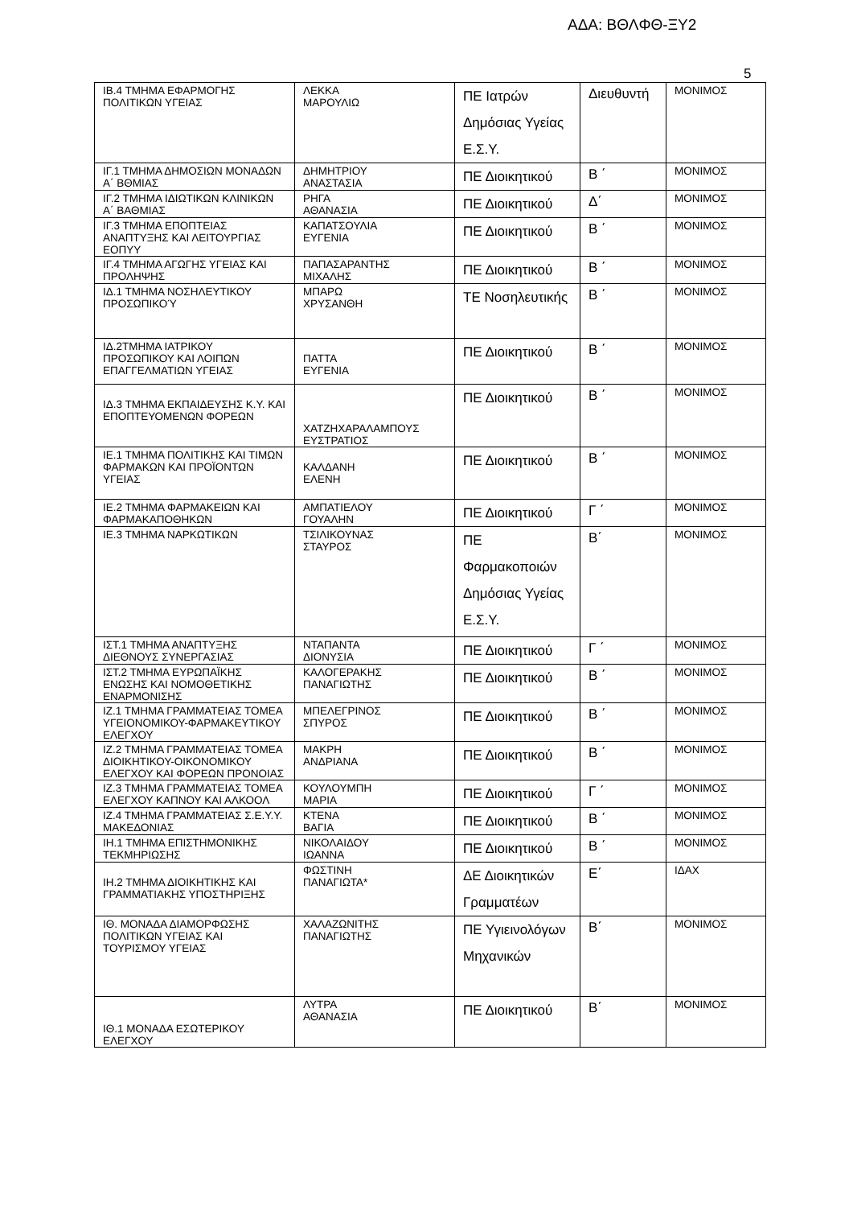ΑΔΑ: ΒΘΛΦΘ-ΞΥ2
5
| ΙΒ.4 ΤΜΗΜΑ ΕΦΑΡΜΟΓΗΣ ΠΟΛΙΤΙΚΩΝ ΥΓΕΙΑΣ | ΛΕΚΚΑ ΜΑΡΟΥΛΙΩ | ΠΕ Ιατρών Δημόσιας Υγείας Ε.Σ.Υ. | Διευθυντή | ΜΟΝΙΜΟΣ |
| ΙΓ.1 ΤΜΗΜΑ ΔΗΜΟΣΙΩΝ ΜΟΝΑΔΩΝ Α΄ ΒΘΜΙΑΣ | ΔΗΜΗΤΡΙΟΥ ΑΝΑΣΤΑΣΙΑ | ΠΕ Διοικητικού | Β ΄ | ΜΟΝΙΜΟΣ |
| ΙΓ.2 ΤΜΗΜΑ ΙΔΙΩΤΙΚΩΝ ΚΛΙΝΙΚΩΝ Α΄ ΒΑΘΜΙΑΣ | ΡΗΓΑ ΑΘΑΝΑΣΙΑ | ΠΕ Διοικητικού | Δ΄ | ΜΟΝΙΜΟΣ |
| ΙΓ.3 ΤΜΗΜΑ ΕΠΟΠΤΕΙΑΣ ΑΝΑΠΤΥΞΗΣ ΚΑΙ ΛΕΙΤΟΥΡΓΙΑΣ ΕΟΠΥΥ | ΚΑΠΑΤΣΟΥΛΙΑ ΕΥΓΕΝΙΑ | ΠΕ Διοικητικού | Β ΄ | ΜΟΝΙΜΟΣ |
| ΙΓ.4 ΤΜΗΜΑ ΑΓΩΓΗΣ ΥΓΕΙΑΣ ΚΑΙ ΠΡΟΛΗΨΗΣ | ΠΑΠΑΣΑΡΑΝΤΗΣ ΜΙΧΑΛΗΣ | ΠΕ Διοικητικού | Β ΄ | ΜΟΝΙΜΟΣ |
| ΙΔ.1 ΤΜΗΜΑ ΝΟΣΗΛΕΥΤΙΚΟΥ ΠΡΟΣΩΠΙΚΟΎ | ΜΠΑΡΩ ΧΡΥΣΑΝΘΗ | ΤΕ Νοσηλευτικής | Β ΄ | ΜΟΝΙΜΟΣ |
| ΙΔ.2ΤΜΗΜΑ ΙΑΤΡΙΚΟΥ ΠΡΟΣΩΠΙΚΟΥ ΚΑΙ ΛΟΙΠΩΝ ΕΠΑΓΓΕΛΜΑΤΙΩΝ ΥΓΕΙΑΣ | ΠΑΤΤΑ ΕΥΓΕΝΙΑ | ΠΕ Διοικητικού | Β ΄ | ΜΟΝΙΜΟΣ |
| ΙΔ.3 ΤΜΗΜΑ ΕΚΠΑΙΔΕΥΣΗΣ Κ.Υ. ΚΑΙ ΕΠΟΠΤΕΥΟΜΕΝΩΝ ΦΟΡΕΩΝ | ΧΑΤΖΗΧΑΡΑΛΑΜΠΟΥΣ ΕΥΣΤΡΑΤΙΟΣ | ΠΕ Διοικητικού | Β ΄ | ΜΟΝΙΜΟΣ |
| ΙΕ.1 ΤΜΗΜΑ ΠΟΛΙΤΙΚΗΣ ΚΑΙ ΤΙΜΩΝ ΦΑΡΜΑΚΩΝ ΚΑΙ ΠΡΟΪΟΝΤΩΝ ΥΓΕΙΑΣ | ΚΑΛΔΑΝΗ ΕΛΕΝΗ | ΠΕ Διοικητικού | Β ΄ | ΜΟΝΙΜΟΣ |
| ΙΕ.2 ΤΜΗΜΑ ΦΑΡΜΑΚΕΙΩΝ ΚΑΙ ΦΑΡΜΑΚΑΠΟΘΗΚΩΝ | ΑΜΠΑΤΙΕΛΟΥ ΓΟΥΑΛΗΝ | ΠΕ Διοικητικού | Γ ΄ | ΜΟΝΙΜΟΣ |
| ΙΕ.3 ΤΜΗΜΑ ΝΑΡΚΩΤΙΚΩΝ | ΤΣΙΛΙΚΟΥΝΑΣ ΣΤΑΥΡΟΣ | ΠΕ Φαρμακοποιών Δημόσιας Υγείας Ε.Σ.Υ. | Β΄ | ΜΟΝΙΜΟΣ |
| ΙΣΤ.1 ΤΜΗΜΑ ΑΝΑΠΤΥΞΗΣ ΔΙΕΘΝΟΥΣ ΣΥΝΕΡΓΑΣΙΑΣ | ΝΤΑΠΑΝΤΑ ΔΙΟΝΥΣΙΑ | ΠΕ Διοικητικού | Γ ΄ | ΜΟΝΙΜΟΣ |
| ΙΣΤ.2 ΤΜΗΜΑ ΕΥΡΩΠΑΪΚΗΣ ΕΝΩΣΗΣ ΚΑΙ ΝΟΜΟΘΕΤΙΚΗΣ ΕΝΑΡΜΟΝΙΣΗΣ | ΚΑΛΟΓΕΡΑΚΗΣ ΠΑΝΑΓΙΩΤΗΣ | ΠΕ Διοικητικού | Β ΄ | ΜΟΝΙΜΟΣ |
| ΙΖ.1 ΤΜΗΜΑ ΓΡΑΜΜΑΤΕΙΑΣ ΤΟΜΕΑ ΥΓΕΙΟΝΟΜΙΚΟΥ-ΦΑΡΜΑΚΕΥΤΙΚΟΥ ΕΛΕΓΧΟΥ | ΜΠΕΛΕΓΡΙΝΟΣ ΣΠΥΡΟΣ | ΠΕ Διοικητικού | Β ΄ | ΜΟΝΙΜΟΣ |
| ΙΖ.2 ΤΜΗΜΑ ΓΡΑΜΜΑΤΕΙΑΣ ΤΟΜΕΑ ΔΙΟΙΚΗΤΙΚΟΥ-ΟΙΚΟΝΟΜΙΚΟΥ ΕΛΕΓΧΟΥ ΚΑΙ ΦΟΡΕΩΝ ΠΡΟΝΟΙΑΣ | ΜΑΚΡΗ ΑΝΔΡΙΑΝΑ | ΠΕ Διοικητικού | Β ΄ | ΜΟΝΙΜΟΣ |
| ΙΖ.3 ΤΜΗΜΑ ΓΡΑΜΜΑΤΕΙΑΣ ΤΟΜΕΑ ΕΛΕΓΧΟΥ ΚΑΠΝΟΥ ΚΑΙ ΑΛΚΟΟΛ | ΚΟΥΛΟΥΜΠΗ ΜΑΡΙΑ | ΠΕ Διοικητικού | Γ ΄ | ΜΟΝΙΜΟΣ |
| ΙΖ.4 ΤΜΗΜΑ ΓΡΑΜΜΑΤΕΙΑΣ Σ.Ε.Υ.Υ. ΜΑΚΕΔΟΝΙΑΣ | ΚΤΕΝΑ ΒΑΓΙΑ | ΠΕ Διοικητικού | Β ΄ | ΜΟΝΙΜΟΣ |
| ΙΗ.1 ΤΜΗΜΑ ΕΠΙΣΤΗΜΟΝΙΚΗΣ ΤΕΚΜΗΡΙΩΣΗΣ | ΝΙΚΟΛΑΙΔΟΥ ΙΩΑΝΝΑ | ΠΕ Διοικητικού | Β ΄ | ΜΟΝΙΜΟΣ |
| ΙΗ.2 ΤΜΗΜΑ ΔΙΟΙΚΗΤΙΚΗΣ ΚΑΙ ΓΡΑΜΜΑΤΙΑΚΗΣ ΥΠΟΣΤΗΡΙΞΗΣ | ΦΩΣΤΙΝΗ ΠΑΝΑΓΙΩΤΑ* | ΔΕ Διοικητικών Γραμματέων | Ε΄ | ΙΔΑΧ |
| ΙΘ. ΜΟΝΑΔΑ ΔΙΑΜΟΡΦΩΣΗΣ ΠΟΛΙΤΙΚΩΝ ΥΓΕΙΑΣ ΚΑΙ ΤΟΥΡΙΣΜΟΥ ΥΓΕΙΑΣ | ΧΑΛΑΖΩΝΙΤΗΣ ΠΑΝΑΓΙΩΤΗΣ | ΠΕ Υγιεινολόγων Μηχανικών | Β΄ | ΜΟΝΙΜΟΣ |
| ΙΘ.1 ΜΟΝΑΔΑ ΕΣΩΤΕΡΙΚΟΥ ΕΛΕΓΧΟΥ | ΛΥΤΡΑ ΑΘΑΝΑΣΙΑ | ΠΕ Διοικητικού | Β΄ | ΜΟΝΙΜΟΣ |